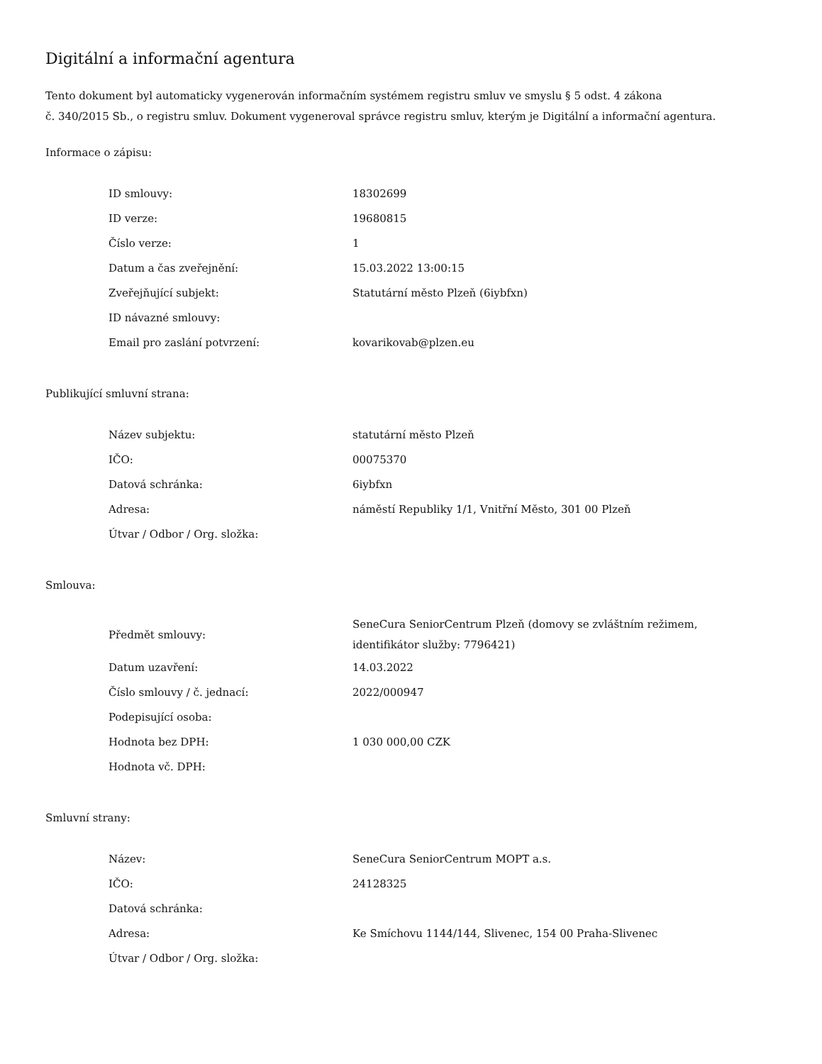Digitální a informační agentura
Tento dokument byl automaticky vygenerován informačním systémem registru smluv ve smyslu § 5 odst. 4 zákona
č. 340/2015 Sb., o registru smluv. Dokument vygeneroval správce registru smluv, kterým je Digitální a informační agentura.
Informace o zápisu:
| ID smlouvy: | 18302699 |
| ID verze: | 19680815 |
| Číslo verze: | 1 |
| Datum a čas zveřejnění: | 15.03.2022 13:00:15 |
| Zveřejňující subjekt: | Statutární město Plzeň (6iybfxn) |
| ID návazné smlouvy: | |
| Email pro zaslání potvrzení: | kovarikovab@plzen.eu |
Publikující smluvní strana:
| Název subjektu: | statutární město Plzeň |
| IČO: | 00075370 |
| Datová schránka: | 6iybfxn |
| Adresa: | náměstí Republiky 1/1, Vnitřní Město, 301 00 Plzeň |
| Útvar / Odbor / Org. složka: | |
Smlouva:
| Předmět smlouvy: | SeneCura SeniorCentrum Plzeň (domovy se zvláštním režimem, identifikátor služby: 7796421) |
| Datum uzavření: | 14.03.2022 |
| Číslo smlouvy / č. jednací: | 2022/000947 |
| Podepisující osoba: | |
| Hodnota bez DPH: | 1 030 000,00 CZK |
| Hodnota vč. DPH: | |
Smluvní strany:
| Název: | SeneCura SeniorCentrum MOPT a.s. |
| IČO: | 24128325 |
| Datová schránka: | |
| Adresa: | Ke Smíchovu 1144/144, Slivenec, 154 00 Praha-Slivenec |
| Útvar / Odbor / Org. složka: | |